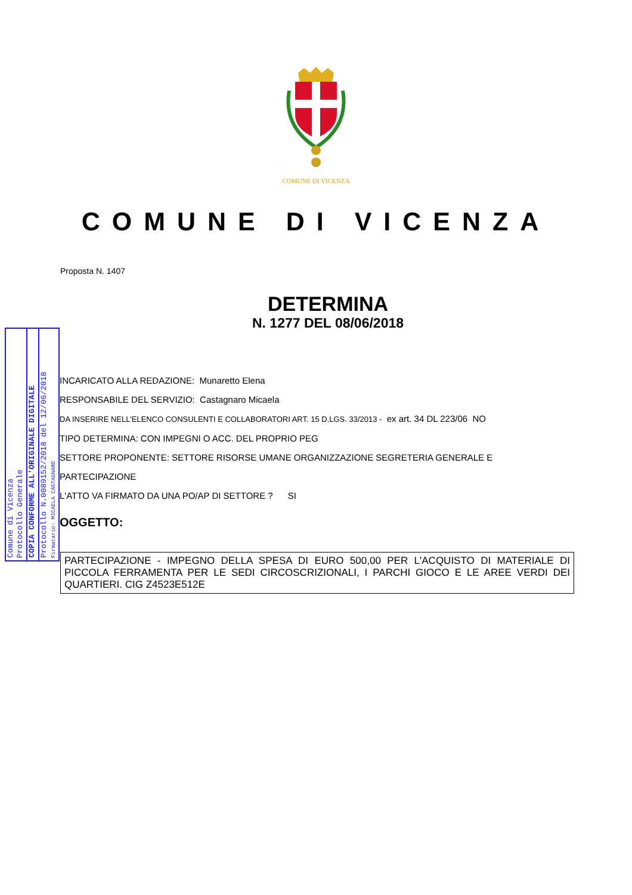COMUNE DI VICENZA
COMUNE DI VICENZA
Proposta N. 1407
DETERMINA
N. 1277 DEL 08/06/2018
Comune di Vicenza
Protocollo Generale
COPIA CONFORME ALL'ORIGINALE DIGITALE
Protocollo N.0089152/2018 del 12/06/2018
Firmatario: MICAELA CASTAGNARO
INCARICATO ALLA REDAZIONE: Munaretto Elena
RESPONSABILE DEL SERVIZIO: Castagnaro Micaela
DA INSERIRE NELL’ELENCO CONSULENTI E COLLABORATORI ART. 15 D.LGS. 33/2013 - ex art. 34 DL 223/06 NO
TIPO DETERMINA: CON IMPEGNI O ACC. DEL PROPRIO PEG
SETTORE PROPONENTE: SETTORE RISORSE UMANE ORGANIZZAZIONE SEGRETERIA GENERALE E
PARTECIPAZIONE
L'ATTO VA FIRMATO DA UNA PO/AP DI SETTORE ? SI
OGGETTO:
PARTECIPAZIONE - IMPEGNO DELLA SPESA DI EURO 500,00 PER L'ACQUISTO DI MATERIALE DI PICCOLA FERRAMENTA PER LE SEDI CIRCOSCRIZIONALI, I PARCHI GIOCO E LE AREE VERDI DEI QUARTIERI. CIG Z4523E512E